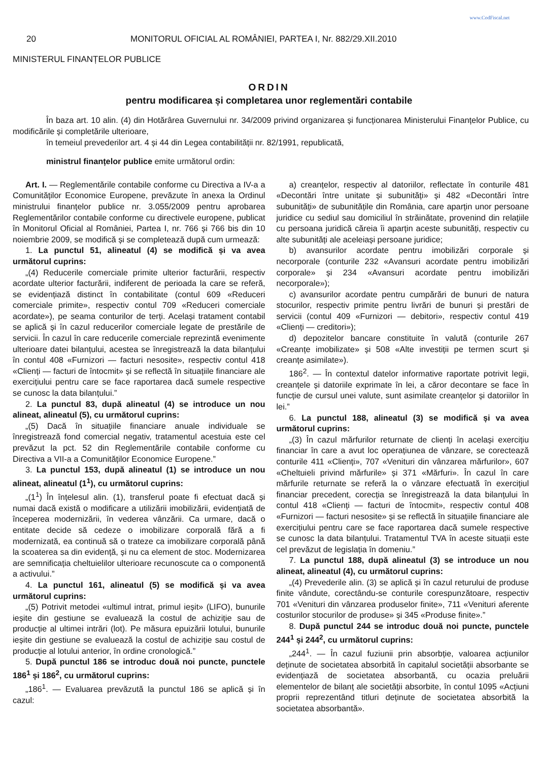www.CodFiscal.net
20 MONITORUL OFICIAL AL ROMÂNIEI, PARTEA I, Nr. 882/29.XII.2010
MINISTERUL FINANȚELOR PUBLICE
ORDIN
pentru modificarea și completarea unor reglementări contabile
În baza art. 10 alin. (4) din Hotărârea Guvernului nr. 34/2009 privind organizarea și funcționarea Ministerului Finanțelor Publice, cu modificările și completările ulterioare,
în temeiul prevederilor art. 4 și 44 din Legea contabilității nr. 82/1991, republicată,
ministrul finanțelor publice emite următorul ordin:
Art. I. — Reglementările contabile conforme cu Directiva a IV-a a Comunităților Economice Europene, prevăzute în anexa la Ordinul ministrului finanțelor publice nr. 3.055/2009 pentru aprobarea Reglementărilor contabile conforme cu directivele europene, publicat în Monitorul Oficial al României, Partea I, nr. 766 și 766 bis din 10 noiembrie 2009, se modifică și se completează după cum urmează:
1. La punctul 51, alineatul (4) se modifică și va avea următorul cuprins:
„(4) Reducerile comerciale primite ulterior facturării, respectiv acordate ulterior facturării, indiferent de perioada la care se referă, se evidențiază distinct în contabilitate (contul 609 «Reduceri comerciale primite», respectiv contul 709 «Reduceri comerciale acordate»), pe seama conturilor de terți. Același tratament contabil se aplică și în cazul reducerilor comerciale legate de prestările de servicii. În cazul în care reducerile comerciale reprezintă evenimente ulterioare datei bilanțului, acestea se înregistrează la data bilanțului în contul 408 «Furnizori — facturi nesosite», respectiv contul 418 «Clienți — facturi de întocmit» și se reflectă în situațiile financiare ale exercițiului pentru care se face raportarea dacă sumele respective se cunosc la data bilanțului.”
2. La punctul 83, după alineatul (4) se introduce un nou alineat, alineatul (5), cu următorul cuprins:
„(5) Dacă în situațiile financiare anuale individuale se înregistrează fond comercial negativ, tratamentul acestuia este cel prevăzut la pct. 52 din Reglementările contabile conforme cu Directiva a VII-a a Comunităților Economice Europene.”
3. La punctul 153, după alineatul (1) se introduce un nou alineat, alineatul (1<sup>1</sup>), cu următorul cuprins:
„(1<sup>1</sup>) În înțelesul alin. (1), transferul poate fi efectuat dacă și numai dacă există o modificare a utilizării imobilizării, evidențiată de începerea modernizării, în vederea vânzării. Ca urmare, dacă o entitate decide să cedeze o imobilizare corporală fără a fi modernizată, ea continuă să o trateze ca imobilizare corporală până la scoaterea sa din evidență, și nu ca element de stoc. Modernizarea are semnificația cheltuielilor ulterioare recunoscute ca o componentă a activului.”
4. La punctul 161, alineatul (5) se modifică și va avea următorul cuprins:
„(5) Potrivit metodei «ultimul intrat, primul ieșit» (LIFO), bunurile ieșite din gestiune se evaluează la costul de achiziție sau de producție al ultimei intrări (lot). Pe măsura epuizării lotului, bunurile ieșite din gestiune se evaluează la costul de achiziție sau costul de producție al lotului anterior, în ordine cronologică.”
5. După punctul 186 se introduc două noi puncte, punctele 186<sup>1</sup> și 186<sup>2</sup>, cu următorul cuprins:
„186<sup>1</sup>. — Evaluarea prevăzută la punctul 186 se aplică și în cazul:
a) creanțelor, respectiv al datoriilor, reflectate în conturile 481 «Decontări între unitate și subunități» și 482 «Decontări între subunități» de subunitățile din România, care aparțin unor persoane juridice cu sediul sau domiciliul în străinătate, provenind din relațiile cu persoana juridică căreia îi aparțin aceste subunități, respectiv cu alte subunități ale aceleiași persoane juridice;
b) avansurilor acordate pentru imobilizări corporale și necorporale (conturile 232 «Avansuri acordate pentru imobilizări corporale» și 234 «Avansuri acordate pentru imobilizări necorporale»);
c) avansurilor acordate pentru cumpărări de bunuri de natura stocurilor, respectiv primite pentru livrări de bunuri și prestări de servicii (contul 409 «Furnizori — debitori», respectiv contul 419 «Clienți — creditori»);
d) depozitelor bancare constituite în valută (conturile 267 «Creanțe imobilizate» și 508 «Alte investiții pe termen scurt și creanțe asimilate»).
186<sup>2</sup>. — În contextul datelor informative raportate potrivit legii, creanțele și datoriile exprimate în lei, a căror decontare se face în funcție de cursul unei valute, sunt asimilate creanțelor și datoriilor în lei.”
6. La punctul 188, alineatul (3) se modifică și va avea următorul cuprins:
„(3) În cazul mărfurilor returnate de clienți în același exercițiu financiar în care a avut loc operațiunea de vânzare, se corectează conturile 411 «Clienți», 707 «Venituri din vânzarea mărfurilor», 607 «Cheltuieli privind mărfurile» și 371 «Mărfuri». În cazul în care mărfurile returnate se referă la o vânzare efectuată în exercițiul financiar precedent, corecția se înregistrează la data bilanțului în contul 418 «Clienți — facturi de întocmit», respectiv contul 408 «Furnizori — facturi nesosite» și se reflectă în situațiile financiare ale exercițiului pentru care se face raportarea dacă sumele respective se cunosc la data bilanțului. Tratamentul TVA în aceste situații este cel prevăzut de legislația în domeniu.”
7. La punctul 188, după alineatul (3) se introduce un nou alineat, alineatul (4), cu următorul cuprins:
„(4) Prevederile alin. (3) se aplică și în cazul returului de produse finite vândute, corectându-se conturile corespunzătoare, respectiv 701 «Venituri din vânzarea produselor finite», 711 «Venituri aferente costurilor stocurilor de produse» și 345 «Produse finite».”
8. După punctul 244 se introduc două noi puncte, punctele 244<sup>1</sup> și 244<sup>2</sup>, cu următorul cuprins:
„244<sup>1</sup>. — În cazul fuziunii prin absorbție, valoarea acțiunilor deținute de societatea absorbită în capitalul societății absorbante se evidențiază de societatea absorbantă, cu ocazia preluării elementelor de bilanț ale societății absorbite, în contul 1095 «Acțiuni proprii reprezentând titluri deținute de societatea absorbită la societatea absorbantă».